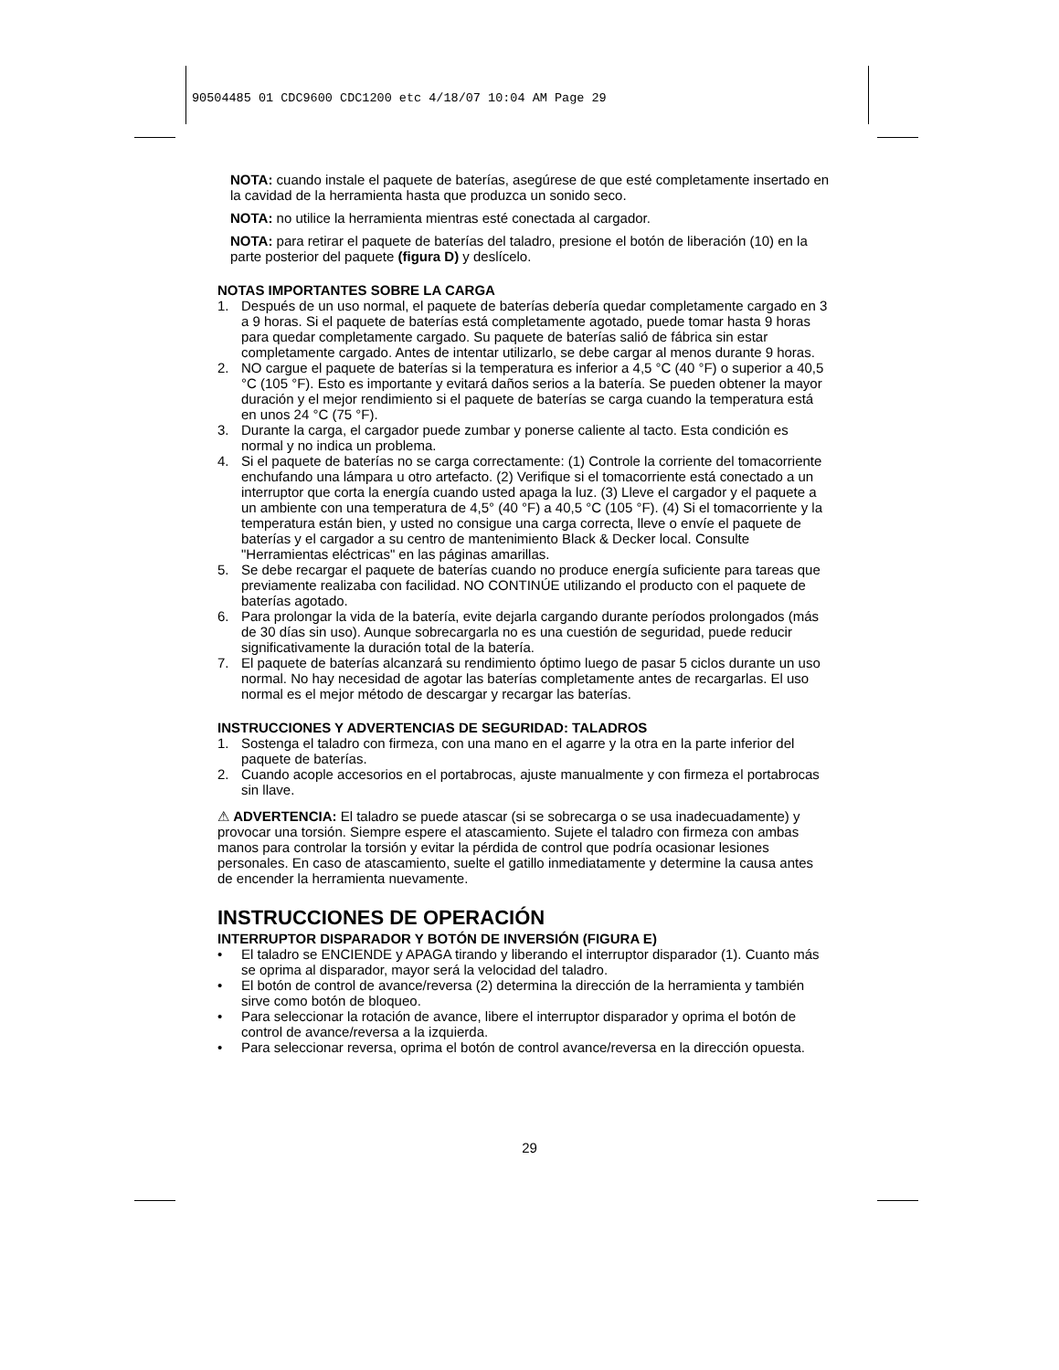90504485 01 CDC9600 CDC1200 etc 4/18/07 10:04 AM Page 29
NOTA: cuando instale el paquete de baterías, asegúrese de que esté completamente insertado en la cavidad de la herramienta hasta que produzca un sonido seco.
NOTA: no utilice la herramienta mientras esté conectada al cargador.
NOTA: para retirar el paquete de baterías del taladro, presione el botón de liberación (10) en la parte posterior del paquete (figura D) y deslícelo.
NOTAS IMPORTANTES SOBRE LA CARGA
1. Después de un uso normal, el paquete de baterías debería quedar completamente cargado en 3 a 9 horas. Si el paquete de baterías está completamente agotado, puede tomar hasta 9 horas para quedar completamente cargado. Su paquete de baterías salió de fábrica sin estar completamente cargado. Antes de intentar utilizarlo, se debe cargar al menos durante 9 horas.
2. NO cargue el paquete de baterías si la temperatura es inferior a 4,5 °C (40 °F) o superior a 40,5 °C (105 °F). Esto es importante y evitará daños serios a la batería. Se pueden obtener la mayor duración y el mejor rendimiento si el paquete de baterías se carga cuando la temperatura está en unos 24 °C (75 °F).
3. Durante la carga, el cargador puede zumbar y ponerse caliente al tacto. Esta condición es normal y no indica un problema.
4. Si el paquete de baterías no se carga correctamente: (1) Controle la corriente del tomacorriente enchufando una lámpara u otro artefacto. (2) Verifique si el tomacorriente está conectado a un interruptor que corta la energía cuando usted apaga la luz. (3) Lleve el cargador y el paquete a un ambiente con una temperatura de 4,5° (40 °F) a 40,5 °C (105 °F). (4) Si el tomacorriente y la temperatura están bien, y usted no consigue una carga correcta, lleve o envíe el paquete de baterías y el cargador a su centro de mantenimiento Black & Decker local. Consulte "Herramientas eléctricas" en las páginas amarillas.
5. Se debe recargar el paquete de baterías cuando no produce energía suficiente para tareas que previamente realizaba con facilidad. NO CONTINÚE utilizando el producto con el paquete de baterías agotado.
6. Para prolongar la vida de la batería, evite dejarla cargando durante períodos prolongados (más de 30 días sin uso). Aunque sobrecargarla no es una cuestión de seguridad, puede reducir significativamente la duración total de la batería.
7. El paquete de baterías alcanzará su rendimiento óptimo luego de pasar 5 ciclos durante un uso normal. No hay necesidad de agotar las baterías completamente antes de recargarlas. El uso normal es el mejor método de descargar y recargar las baterías.
INSTRUCCIONES Y ADVERTENCIAS DE SEGURIDAD: TALADROS
1. Sostenga el taladro con firmeza, con una mano en el agarre y la otra en la parte inferior del paquete de baterías.
2. Cuando acople accesorios en el portabrocas, ajuste manualmente y con firmeza el portabrocas sin llave.
⚠ ADVERTENCIA: El taladro se puede atascar (si se sobrecarga o se usa inadecuadamente) y provocar una torsión. Siempre espere el atascamiento. Sujete el taladro con firmeza con ambas manos para controlar la torsión y evitar la pérdida de control que podría ocasionar lesiones personales. En caso de atascamiento, suelte el gatillo inmediatamente y determine la causa antes de encender la herramienta nuevamente.
INSTRUCCIONES DE OPERACIÓN
INTERRUPTOR DISPARADOR Y BOTÓN DE INVERSIÓN (FIGURA E)
• El taladro se ENCIENDE y APAGA tirando y liberando el interruptor disparador (1). Cuanto más se oprima al disparador, mayor será la velocidad del taladro.
• El botón de control de avance/reversa (2) determina la dirección de la herramienta y también sirve como botón de bloqueo.
• Para seleccionar la rotación de avance, libere el interruptor disparador y oprima el botón de control de avance/reversa a la izquierda.
• Para seleccionar reversa, oprima el botón de control avance/reversa en la dirección opuesta.
29